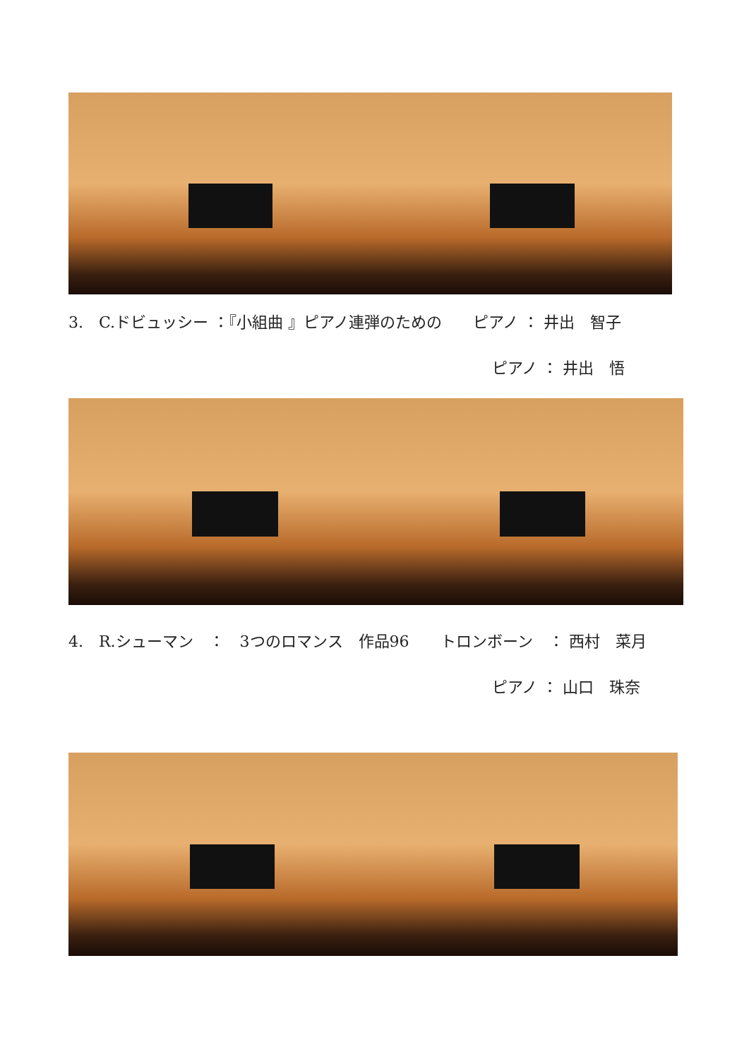3.　C.ドビュッシー ：『小組曲 』ピアノ連弾のための　　ピアノ ： 井出　智子
ピアノ ： 井出　悟
4.　R.シューマン　：　3つのロマンス　作品96　　トロンボーン　： 西村　菜月
ピアノ ： 山口　珠奈